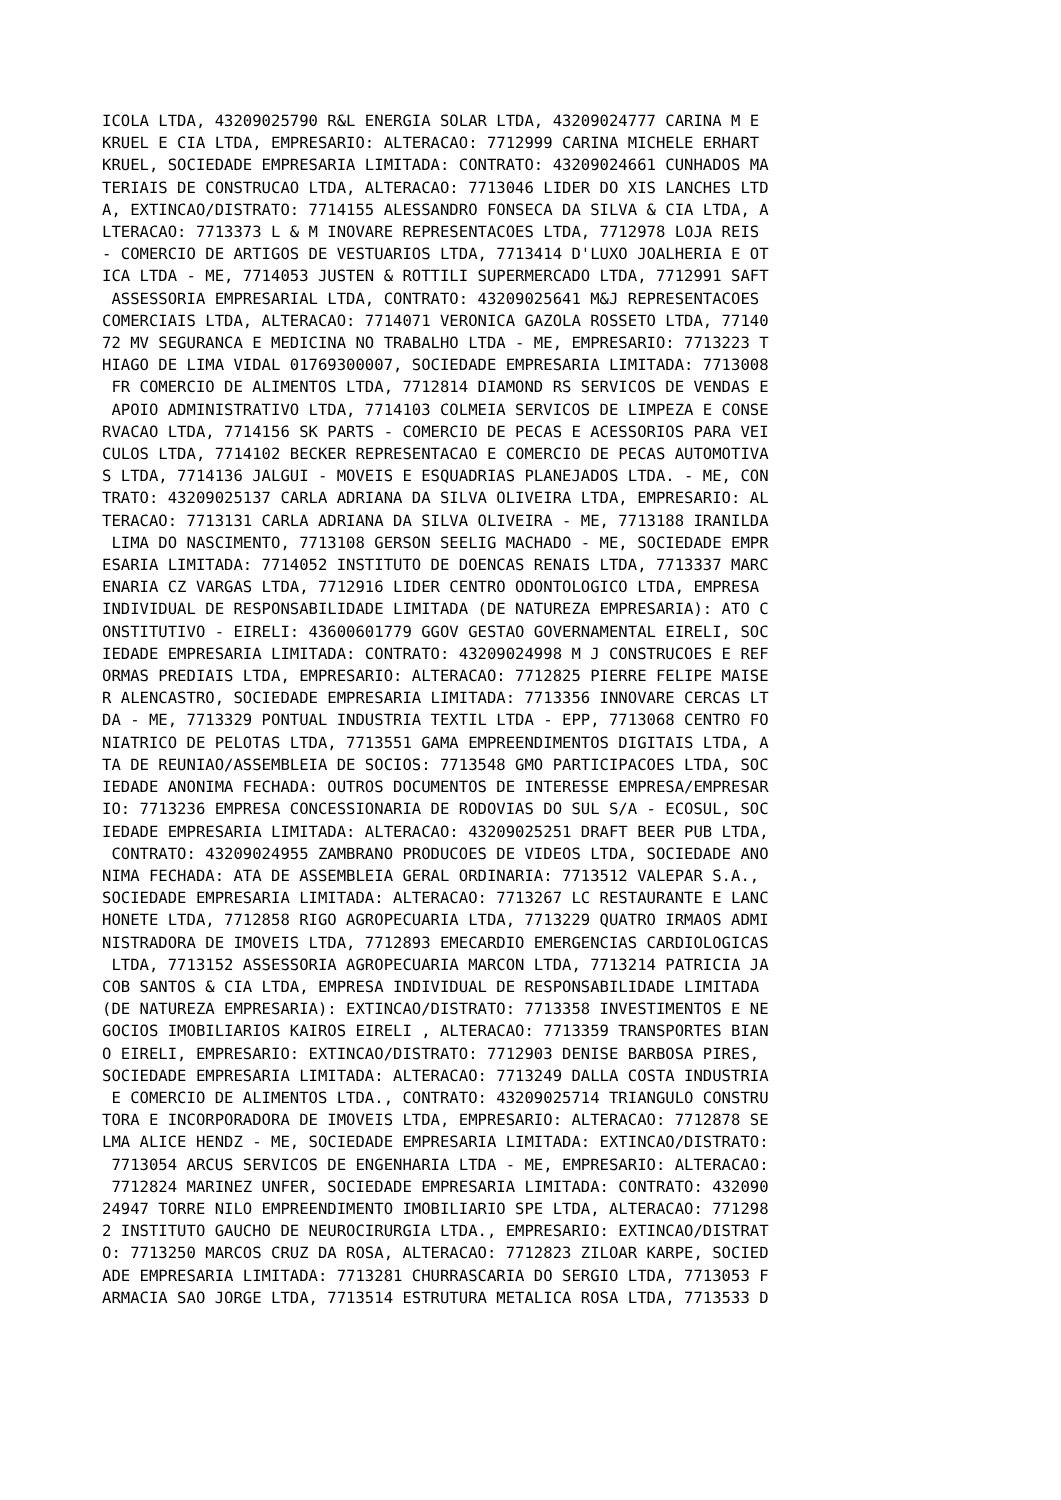ICOLA LTDA, 43209025790 R&L ENERGIA SOLAR LTDA, 43209024777 CARINA M E
KRUEL E CIA LTDA, EMPRESARIO: ALTERACAO: 7712999 CARINA MICHELE ERHART
KRUEL, SOCIEDADE EMPRESARIA LIMITADA: CONTRATO: 43209024661 CUNHADOS MA
TERIAIS DE CONSTRUCAO LTDA, ALTERACAO: 7713046 LIDER DO XIS LANCHES LTD
A, EXTINCAO/DISTRATO: 7714155 ALESSANDRO FONSECA DA SILVA & CIA LTDA, A
LTERACAO: 7713373 L & M INOVARE REPRESENTACOES LTDA, 7712978 LOJA REIS
- COMERCIO DE ARTIGOS DE VESTUARIOS LTDA, 7713414 D'LUXO JOALHERIA E OT
ICA LTDA - ME, 7714053 JUSTEN & ROTTILI SUPERMERCADO LTDA, 7712991 SAFT
 ASSESSORIA EMPRESARIAL LTDA, CONTRATO: 43209025641 M&J REPRESENTACOES
COMERCIAIS LTDA, ALTERACAO: 7714071 VERONICA GAZOLA ROSSETO LTDA, 77140
72 MV SEGURANCA E MEDICINA NO TRABALHO LTDA - ME, EMPRESARIO: 7713223 T
HIAGO DE LIMA VIDAL 01769300007, SOCIEDADE EMPRESARIA LIMITADA: 7713008
 FR COMERCIO DE ALIMENTOS LTDA, 7712814 DIAMOND RS SERVICOS DE VENDAS E
 APOIO ADMINISTRATIVO LTDA, 7714103 COLMEIA SERVICOS DE LIMPEZA E CONSE
RVACAO LTDA, 7714156 SK PARTS - COMERCIO DE PECAS E ACESSORIOS PARA VEI
CULOS LTDA, 7714102 BECKER REPRESENTACAO E COMERCIO DE PECAS AUTOMOTIVA
S LTDA, 7714136 JALGUI - MOVEIS E ESQUADRIAS PLANEJADOS LTDA. - ME, CON
TRATO: 43209025137 CARLA ADRIANA DA SILVA OLIVEIRA LTDA, EMPRESARIO: AL
TERACAO: 7713131 CARLA ADRIANA DA SILVA OLIVEIRA - ME, 7713188 IRANILDA
 LIMA DO NASCIMENTO, 7713108 GERSON SEELIG MACHADO - ME, SOCIEDADE EMPR
ESARIA LIMITADA: 7714052 INSTITUTO DE DOENCAS RENAIS LTDA, 7713337 MARC
ENARIA CZ VARGAS LTDA, 7712916 LIDER CENTRO ODONTOLOGICO LTDA, EMPRESA
INDIVIDUAL DE RESPONSABILIDADE LIMITADA (DE NATUREZA EMPRESARIA): ATO C
ONSTITUTIVO - EIRELI: 43600601779 GGOV GESTAO GOVERNAMENTAL EIRELI, SOC
IEDADE EMPRESARIA LIMITADA: CONTRATO: 43209024998 M J CONSTRUCOES E REF
ORMAS PREDIAIS LTDA, EMPRESARIO: ALTERACAO: 7712825 PIERRE FELIPE MAISE
R ALENCASTRO, SOCIEDADE EMPRESARIA LIMITADA: 7713356 INNOVARE CERCAS LT
DA - ME, 7713329 PONTUAL INDUSTRIA TEXTIL LTDA - EPP, 7713068 CENTRO FO
NIATRICO DE PELOTAS LTDA, 7713551 GAMA EMPREENDIMENTOS DIGITAIS LTDA, A
TA DE REUNIAO/ASSEMBLEIA DE SOCIOS: 7713548 GMO PARTICIPACOES LTDA, SOC
IEDADE ANONIMA FECHADA: OUTROS DOCUMENTOS DE INTERESSE EMPRESA/EMPRESAR
IO: 7713236 EMPRESA CONCESSIONARIA DE RODOVIAS DO SUL S/A - ECOSUL, SOC
IEDADE EMPRESARIA LIMITADA: ALTERACAO: 43209025251 DRAFT BEER PUB LTDA,
 CONTRATO: 43209024955 ZAMBRANO PRODUCOES DE VIDEOS LTDA, SOCIEDADE ANO
NIMA FECHADA: ATA DE ASSEMBLEIA GERAL ORDINARIA: 7713512 VALEPAR S.A.,
SOCIEDADE EMPRESARIA LIMITADA: ALTERACAO: 7713267 LC RESTAURANTE E LANC
HONETE LTDA, 7712858 RIGO AGROPECUARIA LTDA, 7713229 QUATRO IRMAOS ADMI
NISTRADORA DE IMOVEIS LTDA, 7712893 EMECARDIO EMERGENCIAS CARDIOLOGICAS
 LTDA, 7713152 ASSESSORIA AGROPECUARIA MARCON LTDA, 7713214 PATRICIA JA
COB SANTOS & CIA LTDA, EMPRESA INDIVIDUAL DE RESPONSABILIDADE LIMITADA
(DE NATUREZA EMPRESARIA): EXTINCAO/DISTRATO: 7713358 INVESTIMENTOS E NE
GOCIOS IMOBILIARIOS KAIROS EIRELI , ALTERACAO: 7713359 TRANSPORTES BIAN
O EIRELI, EMPRESARIO: EXTINCAO/DISTRATO: 7712903 DENISE BARBOSA PIRES,
SOCIEDADE EMPRESARIA LIMITADA: ALTERACAO: 7713249 DALLA COSTA INDUSTRIA
 E COMERCIO DE ALIMENTOS LTDA., CONTRATO: 43209025714 TRIANGULO CONSTRU
TORA E INCORPORADORA DE IMOVEIS LTDA, EMPRESARIO: ALTERACAO: 7712878 SE
LMA ALICE HENDZ - ME, SOCIEDADE EMPRESARIA LIMITADA: EXTINCAO/DISTRATO:
 7713054 ARCUS SERVICOS DE ENGENHARIA LTDA - ME, EMPRESARIO: ALTERACAO:
 7712824 MARINEZ UNFER, SOCIEDADE EMPRESARIA LIMITADA: CONTRATO: 432090
24947 TORRE NILO EMPREENDIMENTO IMOBILIARIO SPE LTDA, ALTERACAO: 771298
2 INSTITUTO GAUCHO DE NEUROCIRURGIA LTDA., EMPRESARIO: EXTINCAO/DISTRAT
O: 7713250 MARCOS CRUZ DA ROSA, ALTERACAO: 7712823 ZILOAR KARPE, SOCIED
ADE EMPRESARIA LIMITADA: 7713281 CHURRASCARIA DO SERGIO LTDA, 7713053 F
ARMACIA SAO JORGE LTDA, 7713514 ESTRUTURA METALICA ROSA LTDA, 7713533 D